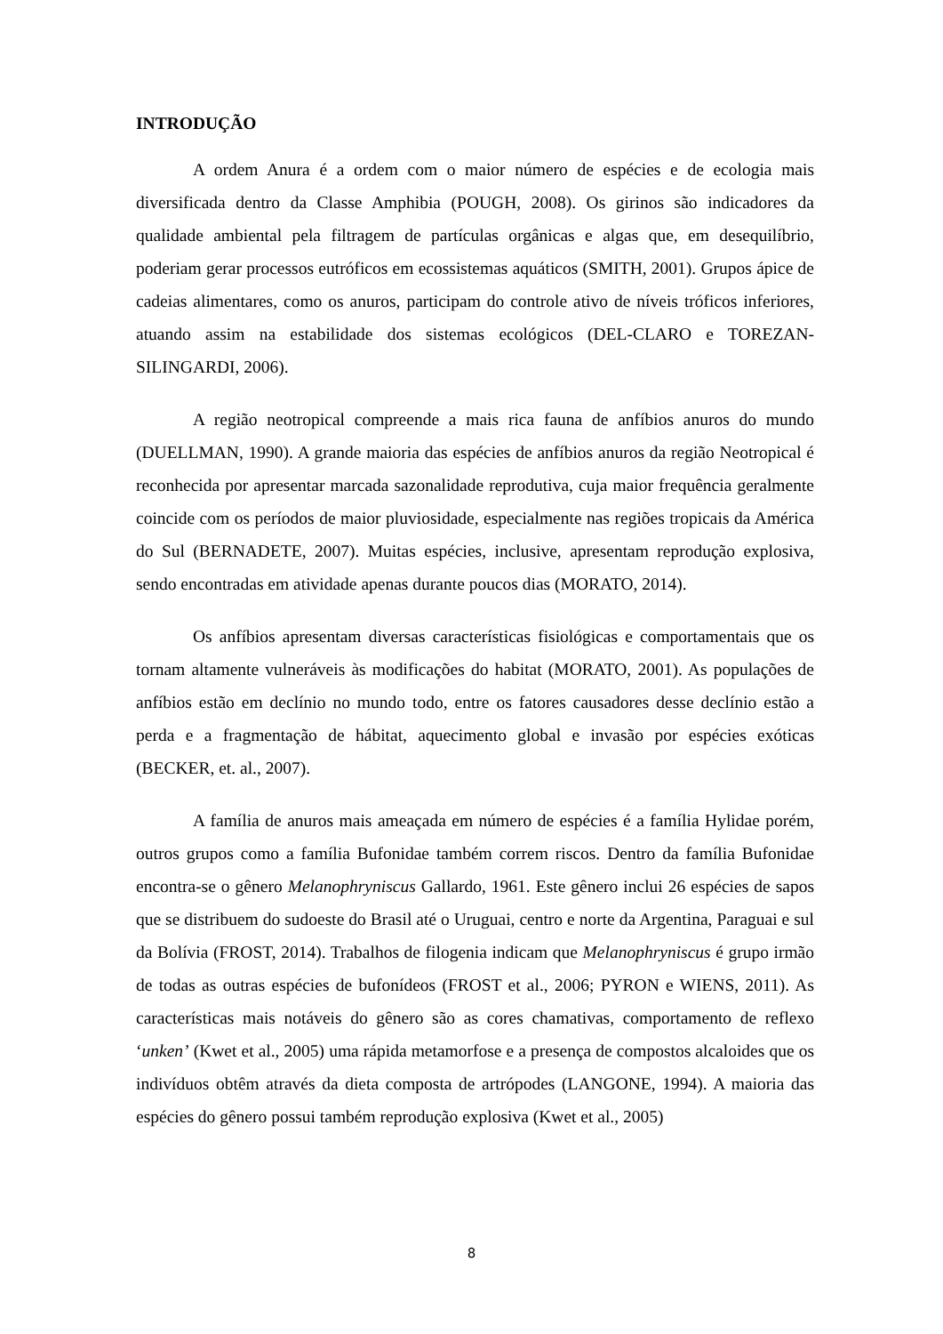INTRODUÇÃO
A ordem Anura é a ordem com o maior número de espécies e de ecologia mais diversificada dentro da Classe Amphibia (POUGH, 2008). Os girinos são indicadores da qualidade ambiental pela filtragem de partículas orgânicas e algas que, em desequilíbrio, poderiam gerar processos eutróficos em ecossistemas aquáticos (SMITH, 2001). Grupos ápice de cadeias alimentares, como os anuros, participam do controle ativo de níveis tróficos inferiores, atuando assim na estabilidade dos sistemas ecológicos (DEL-CLARO e TOREZAN-SILINGARDI, 2006).
A região neotropical compreende a mais rica fauna de anfíbios anuros do mundo (DUELLMAN, 1990). A grande maioria das espécies de anfíbios anuros da região Neotropical é reconhecida por apresentar marcada sazonalidade reprodutiva, cuja maior frequência geralmente coincide com os períodos de maior pluviosidade, especialmente nas regiões tropicais da América do Sul (BERNADETE, 2007). Muitas espécies, inclusive, apresentam reprodução explosiva, sendo encontradas em atividade apenas durante poucos dias (MORATO, 2014).
Os anfíbios apresentam diversas características fisiológicas e comportamentais que os tornam altamente vulneráveis às modificações do habitat (MORATO, 2001). As populações de anfíbios estão em declínio no mundo todo, entre os fatores causadores desse declínio estão a perda e a fragmentação de hábitat, aquecimento global e invasão por espécies exóticas (BECKER, et. al., 2007).
A família de anuros mais ameaçada em número de espécies é a família Hylidae porém, outros grupos como a família Bufonidae também correm riscos. Dentro da família Bufonidae encontra-se o gênero Melanophryniscus Gallardo, 1961. Este gênero inclui 26 espécies de sapos que se distribuem do sudoeste do Brasil até o Uruguai, centro e norte da Argentina, Paraguai e sul da Bolívia (FROST, 2014). Trabalhos de filogenia indicam que Melanophryniscus é grupo irmão de todas as outras espécies de bufonídeos (FROST et al., 2006; PYRON e WIENS, 2011). As características mais notáveis do gênero são as cores chamativas, comportamento de reflexo ‘unken’ (Kwet et al., 2005) uma rápida metamorfose e a presença de compostos alcaloides que os indivíduos obtêm através da dieta composta de artrópodes (LANGONE, 1994). A maioria das espécies do gênero possui também reprodução explosiva (Kwet et al., 2005)
8